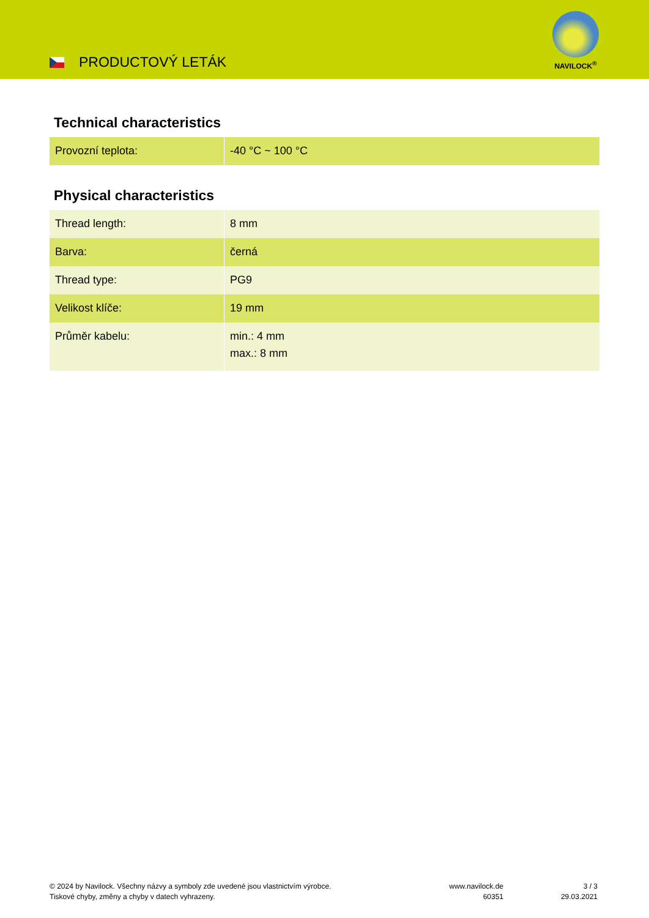PRODUCTOVÝ LETÁK
NAVILOCK<sup>®</sup>
Technical characteristics
| Provozní teplota: | -40 °C ~ 100 °C |
Physical characteristics
| Thread length: | 8 mm |
| Barva: | černá |
| Thread type: | PG9 |
| Velikost klíče: | 19 mm |
| Průměr kabelu: | min.: 4 mm max.: 8 mm |
© 2024 by Navilock. Všechny názvy a symboly zde uvedené jsou vlastnictvím výrobce.
Tiskové chyby, změny a chyby v datech vyhrazeny.
www.navilock.de
60351
3 / 3
29.03.2021